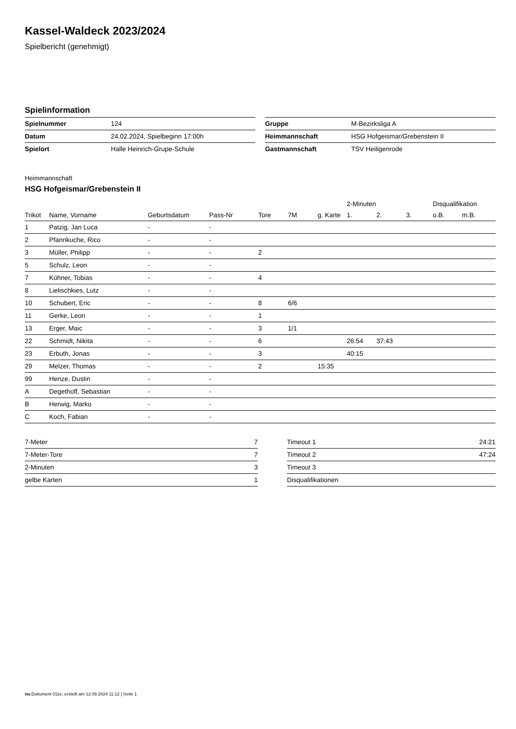Kassel-Waldeck 2023/2024
Spielbericht (genehmigt)
Spielinformation
| Spielnummer | 124 |
| Datum | 24.02.2024, Spielbeginn 17:00h |
| Spielort | Halle Heinrich-Grupe-Schule |
| Gruppe | M-Bezirksliga A |
| Heimmannschaft | HSG Hofgeismar/Grebenstein II |
| Gastmannschaft | TSV Heiligenrode |
Heimmannschaft
HSG Hofgeismar/Grebenstein II
| | | | | | | | 2-Minuten | | | Disqualifikation | |
| --- | --- | --- | --- | --- | --- | --- | --- | --- | --- | --- | --- |
| Trikot | Name, Vorname | Geburtsdatum | Pass-Nr | Tore | 7M | g. Karte | 1. | 2. | 3. | o.B. | m.B. |
| 1 | Patzig, Jan Luca | - | - | | | | | | | | |
| 2 | Pfannkuche, Rico | - | - | | | | | | | | |
| 3 | Müller, Philipp | - | - | 2 | | | | | | | |
| 5 | Schulz, Leon | - | - | | | | | | | | |
| 7 | Kühner, Tobias | - | - | 4 | | | | | | | |
| 8 | Lielischkies, Lutz | - | - | | | | | | | | |
| 10 | Schubert, Eric | - | - | 8 | 6/6 | | | | | | |
| 11 | Gerke, Leon | - | - | 1 | | | | | | | |
| 13 | Erger, Maic | - | - | 3 | 1/1 | | | | | | |
| 22 | Schmidt, Nikita | - | - | 6 | | | 26:54 | 37:43 | | | |
| 23 | Erbuth, Jonas | - | - | 3 | | | 40:15 | | | | |
| 29 | Melzer, Thomas | - | - | 2 | | 15:35 | | | | | |
| 99 | Henze, Dustin | - | - | | | | | | | | |
| A | Degethoff, Sebastian | - | - | | | | | | | | |
| B | Herwig, Marko | - | - | | | | | | | | |
| C | Koch, Fabian | - | - | | | | | | | | |
| 7-Meter | 7 |
| 7-Meter-Tore | 7 |
| 2-Minuten | 3 |
| gelbe Karten | 1 |
| Timeout 1 | 24:21 |
| Timeout 2 | 47:24 |
| Timeout 3 | |
| Disqualifikationen | |
nu.Dokument 011e, erstellt am 12.09.2024 11:12 | Seite 1